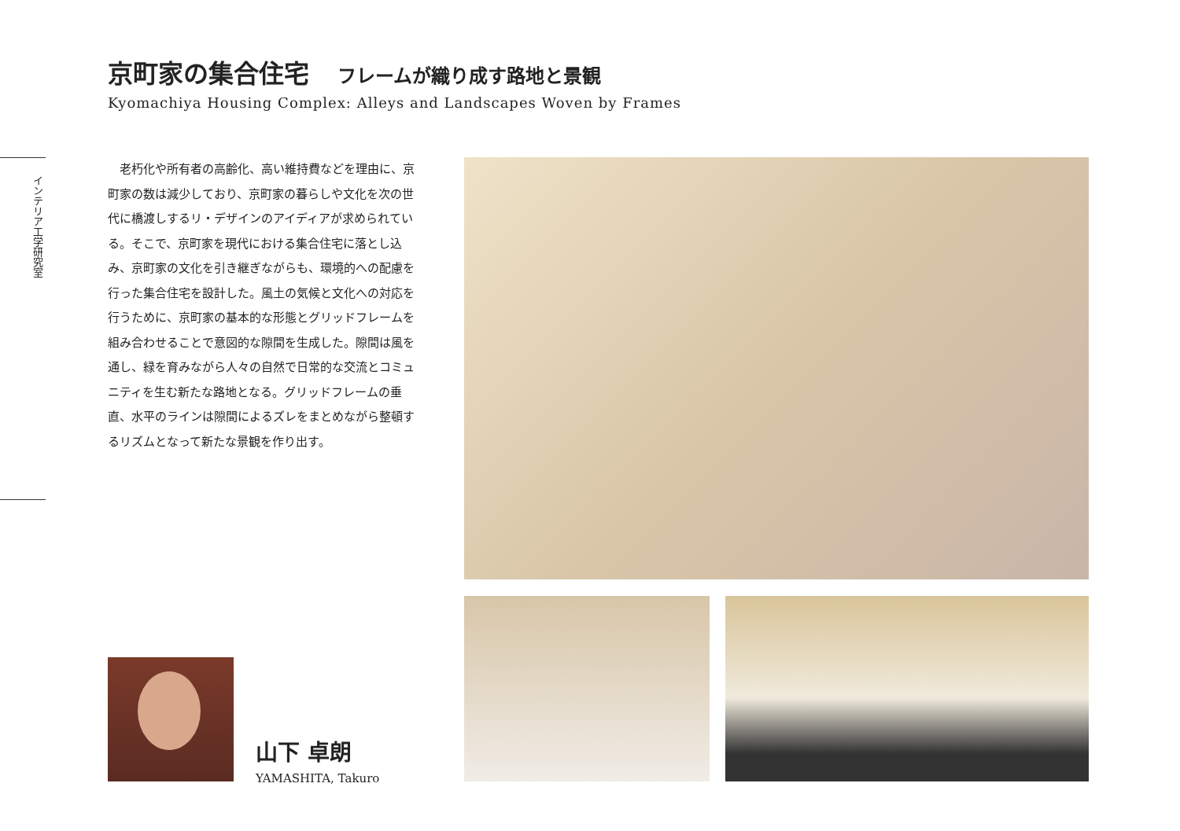京町家の集合住宅 フレームが織り成す路地と景観
Kyomachiya Housing Complex: Alleys and Landscapes Woven by Frames
インテリア工学研究室
老朽化や所有者の高齢化、高い維持費などを理由に、京町家の数は減少しており、京町家の暮らしや文化を次の世代に橋渡しするリ・デザインのアイディアが求められている。そこで、京町家を現代における集合住宅に落とし込み、京町家の文化を引き継ぎながらも、環境的への配慮を行った集合住宅を設計した。風土の気候と文化への対応を行うために、京町家の基本的な形態とグリッドフレームを組み合わせることで意図的な隙間を生成した。隙間は風を通し、緑を育みながら人々の自然で日常的な交流とコミュニティを生む新たな路地となる。グリッドフレームの垂直、水平のラインは隙間によるズレをまとめながら整頓するリズムとなって新たな景観を作り出す。
山下 卓朗
YAMASHITA, Takuro